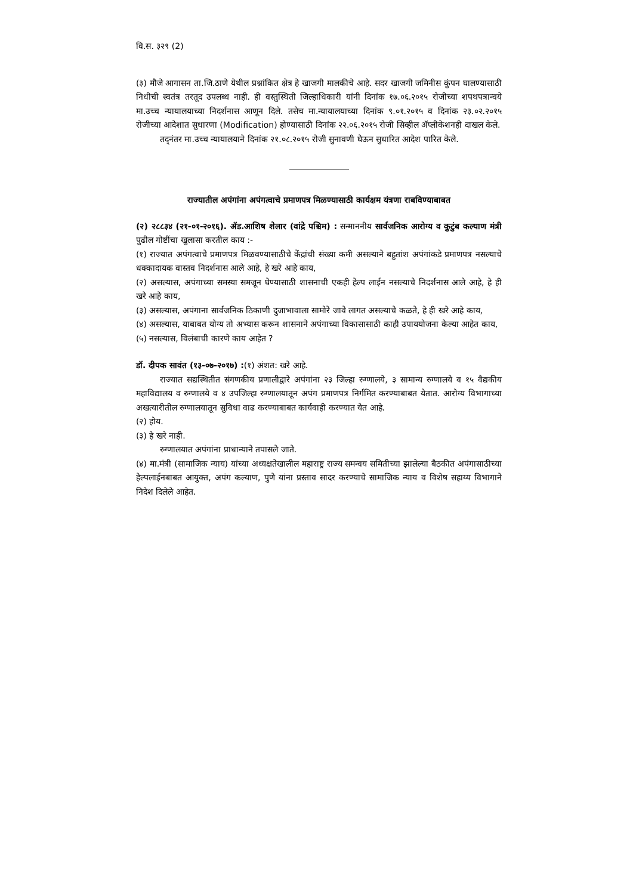वि.स. ३२९ (2)
(३) मौजे आगासन ता.जि.ठाणे येथील प्रश्नांकित क्षेत्र हे खाजगी मालकीचे आहे. सदर खाजगी जमिनीस कुंपन घालण्यासाठी निधीची स्वतंत्र तरतूद उपलब्ध नाही. ही वस्तुस्थिती जिल्हाधिकारी यांनी दिनांक १७.०६.२०१५ रोजीच्या शपथपत्रान्वये मा.उच्च न्यायालयाच्या निदर्शनास आणून दिले. तसेच मा.न्यायालयाच्या दिनांक ९.०१.२०१५ व दिनांक २३.०२.२०१५ रोजीच्या आदेशात सुधारणा (Modification) होण्यासाठी दिनांक २२.०६.२०१५ रोजी सिव्हील ॲप्लीकेशनही दाखल केले.
तद्नंतर मा.उच्च न्यायालयाने दिनांक २१.०८.२०१५ रोजी सुनावणी घेऊन सुधारित आदेश पारित केले.
राज्यातील अपंगांना अपंगत्वाचे प्रमाणपत्र मिळण्यासाठी कार्यक्षम यंत्रणा राबविण्याबाबत
(२) २८८३४ (२१-०१-२०१६). ॲड.आशिष शेलार (वांद्रे पश्चिम) : सन्माननीय सार्वजनिक आरोग्य व कुटुंब कल्याण मंत्री पुढील गोष्टींचा खुलासा करतील काय :-
(१) राज्यात अपंगत्वाचे प्रमाणपत्र मिळवण्यासाठीचे केंद्रांची संख्या कमी असल्याने बहुतांश अपंगांकडे प्रमाणपत्र नसल्याचे धक्कादायक वास्तव निदर्शनास आले आहे, हे खरे आहे काय,
(२) असल्यास, अपंगाच्या समस्या समजून घेण्यासाठी शासनाची एकही हेल्प लाईन नसल्याचे निदर्शनास आले आहे, हे ही खरे आहे काय,
(३) असल्यास, अपंगाना सार्वजनिक ठिकाणी दुजाभावाला सामोरे जावे लागत असल्याचे कळते, हे ही खरे आहे काय,
(४) असल्यास, याबाबत योग्य तो अभ्यास करून शासनाने अपंगाच्या विकासासाठी काही उपाययोजना केल्या आहेत काय,
(५) नसल्यास, विलंबाची कारणे काय आहेत ?
डॉ. दीपक सावंत (१३-०७-२०१७) :(१) अंशत: खरे आहे.
राज्यात सद्यस्थितीत संगणकीय प्रणालीद्वारे अपंगांना २३ जिल्हा रुग्णालये, ३ सामान्य रुग्णालये व १५ वैद्यकीय महाविद्यालय व रुग्णालये व ४ उपजिल्हा रुग्णालयातून अपंग प्रमाणपत्र निर्गमित करण्याबाबत येतात. आरोग्य विभागाच्या अखत्यारीतील रुग्णालयातून सुविधा वाढ करण्याबाबत कार्यवाही करण्यात येत आहे.
(२) होय.
(३) हे खरे नाही.
रुग्णालयात अपंगांना प्राधान्याने तपासले जाते.
(४) मा.मंत्री (सामाजिक न्याय) यांच्या अध्यक्षतेखालील महाराष्ट्र राज्य समन्वय समितीच्या झालेल्या बैठकीत अपंगासाठीच्या हेल्पलाईनबाबत आयुक्त, अपंग कल्याण, पुणे यांना प्रस्ताव सादर करण्याचे सामाजिक न्याय व विशेष सहाय्य विभागाने निदेश दिलेले आहेत.